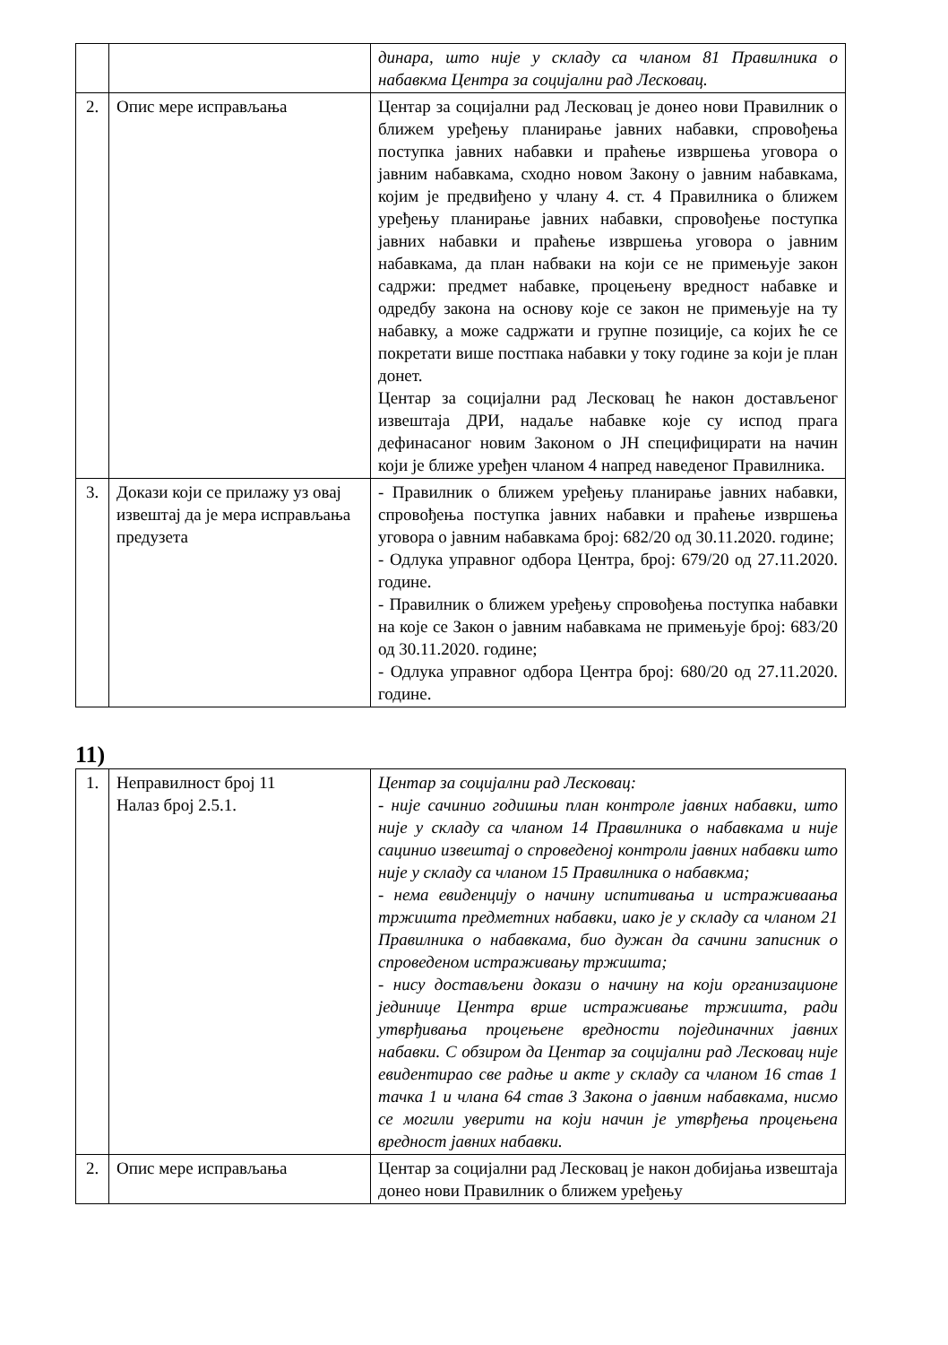| | | динара, што није у складу са чланом 81 Правилника о набавкма Центра за социјални рад Лесковац. |
| 2. | Опис мере исправљања | Центар за социјални рад Лесковац је донео нови Правилник о ближем уређењу планирање јавних набавки, спровођења поступка јавних набавки и праћење извршења уговора о јавним набавкама, сходно новом Закону о јавним набавкама, којим је предвиђено у члану 4. ст. 4 Правилника о ближем уређењу планирање јавних набавки, спровођење поступка јавних набавки и праћење извршења уговора о јавним набавкама, да план набваки на који се не примењује закон садржи: предмет набавке, процењену вредност набавке и одредбу закона на основу које се закон не примењује на ту набавку, а може садржати и групне позиције, са којих ће се покретати више постпака набавки у току године за који је план донет. Центар за социјални рад Лесковац ће након достављеног извештаја ДРИ, надаље набавке које су испод прага дефинасаног новим Законом о ЈН специфицирати на начин који је ближе уређен чланом 4 напред наведеног Правилника. |
| 3. | Докази који се прилажу уз овај извештај да је мера исправљања предузета | - Правилник о ближем уређењу планирање јавних набавки, спровођења поступка јавних набавки и праћење извршења уговора о јавним набавкама број: 682/20 од 30.11.2020. године; - Одлука управног одбора Центра, број: 679/20 од 27.11.2020. године. - Правилник о ближем уређењу спровођења поступка набавки на које се Закон о јавним набавкама не примењује број: 683/20 од 30.11.2020. године; - Одлука управног одбора Центра број: 680/20 од 27.11.2020. године. |
11)
| 1. | Неправилност број 11 Налаз број 2.5.1. | Центар за социјални рад Лесковац: - није сачинио годишњи план контроле јавних набавки, што није у складу са чланом 14 Правилника о набавкама и није сацинио извештај о спроведеној контроли јавних набавки што није у складу са чланом 15 Правилника о набавкма; - нема евиденцију о начину испитивања и истраживаања тржишта предметних набавки, иако је у складу са чланом 21 Правилника о набавкама, био дужан да сачини записник о спроведеном истраживању тржишта; - нису достављени докази о начину на који организационе јединице Центра врше истраживање тржишта, ради утврђивања процењене вредности појединачних јавних набавки. С обзиром да Центар за социјални рад Лесковац није евидентирао све радње и акте у складу са чланом 16 став 1 тачка 1 и члана 64 став 3 Закона о јавним набавкама, нисмо се могили уверити на који начин је утврђења процењена вредност јавних набавки. |
| 2. | Опис мере исправљања | Центар за социјални рад Лесковац је након добијања извештаја донео нови Правилник о ближем уређењу |